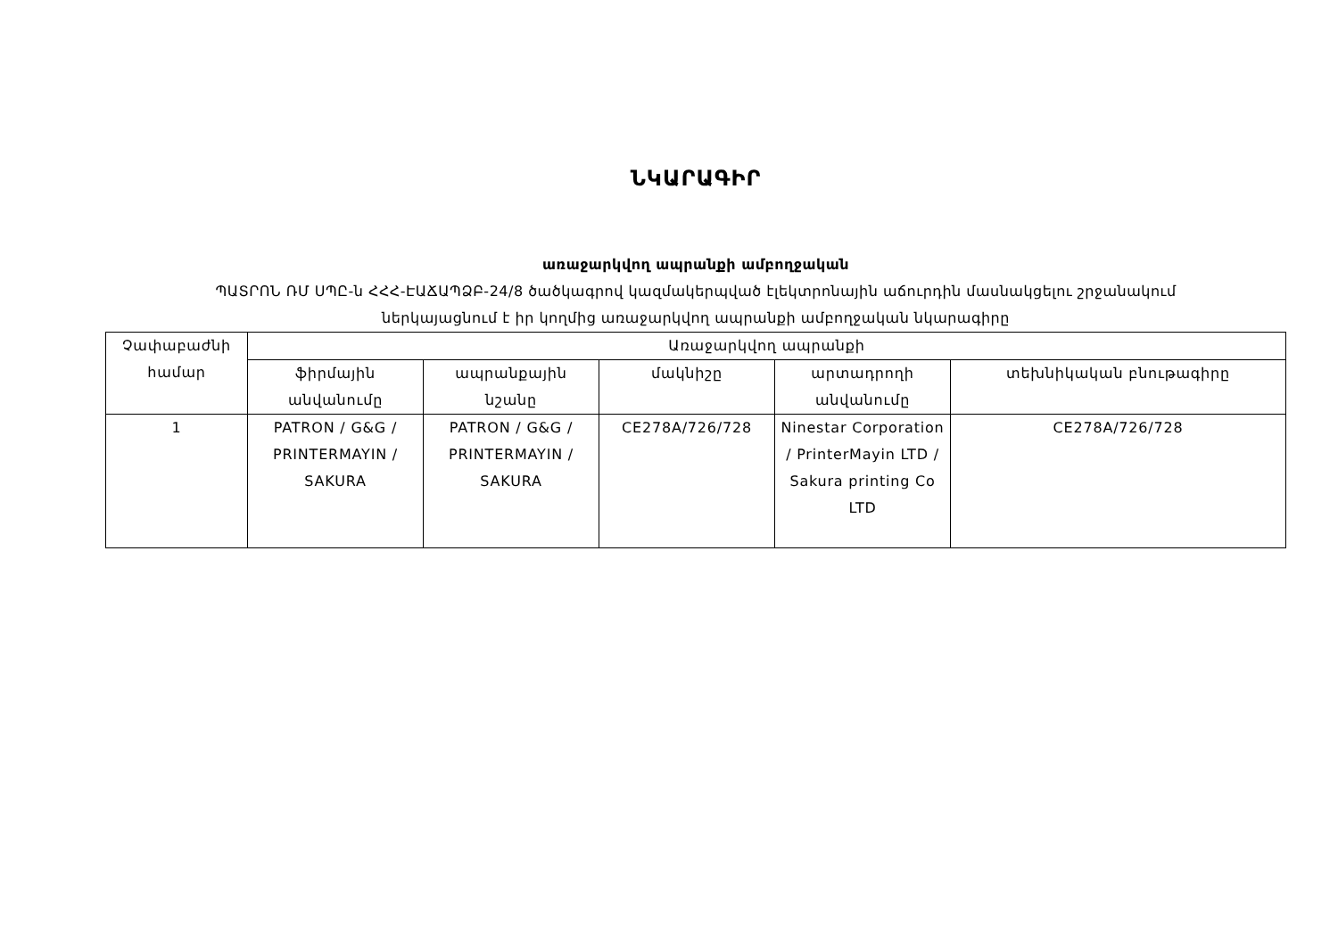ՆԿԱՐԱԳԻՐ
առաջարկվող ապրանքի ամբողջական
ՊԱՏՐՈՆ ՌՄ ՍՊԸ-ն ՀՀՀ-ԷԱՃԱՊՁԲ-24/8 ծածկագրով կազմակերպված էլեկտրոնային աճուրդին մասնակցելու շրջանակում
ներկայացնում է իր կողմից առաջարկվող ապրանքի ամբողջական նկարագիրը
| Չափաբաժնի համար | Առաջարկվող ապրանքի | | | | |
| | ֆիրմային անվանումը | ապրանքային նշանը | մակնիշը | արտադրողի անվանումը | տեխնիկական բնութագիրը |
| 1 | PATRON / G&G / PRINTERMAYIN / SAKURA | PATRON / G&G / PRINTERMAYIN / SAKURA | CE278A/726/728 | Ninestar Corporation / PrinterMayin LTD / Sakura printing Co LTD | CE278A/726/728 |